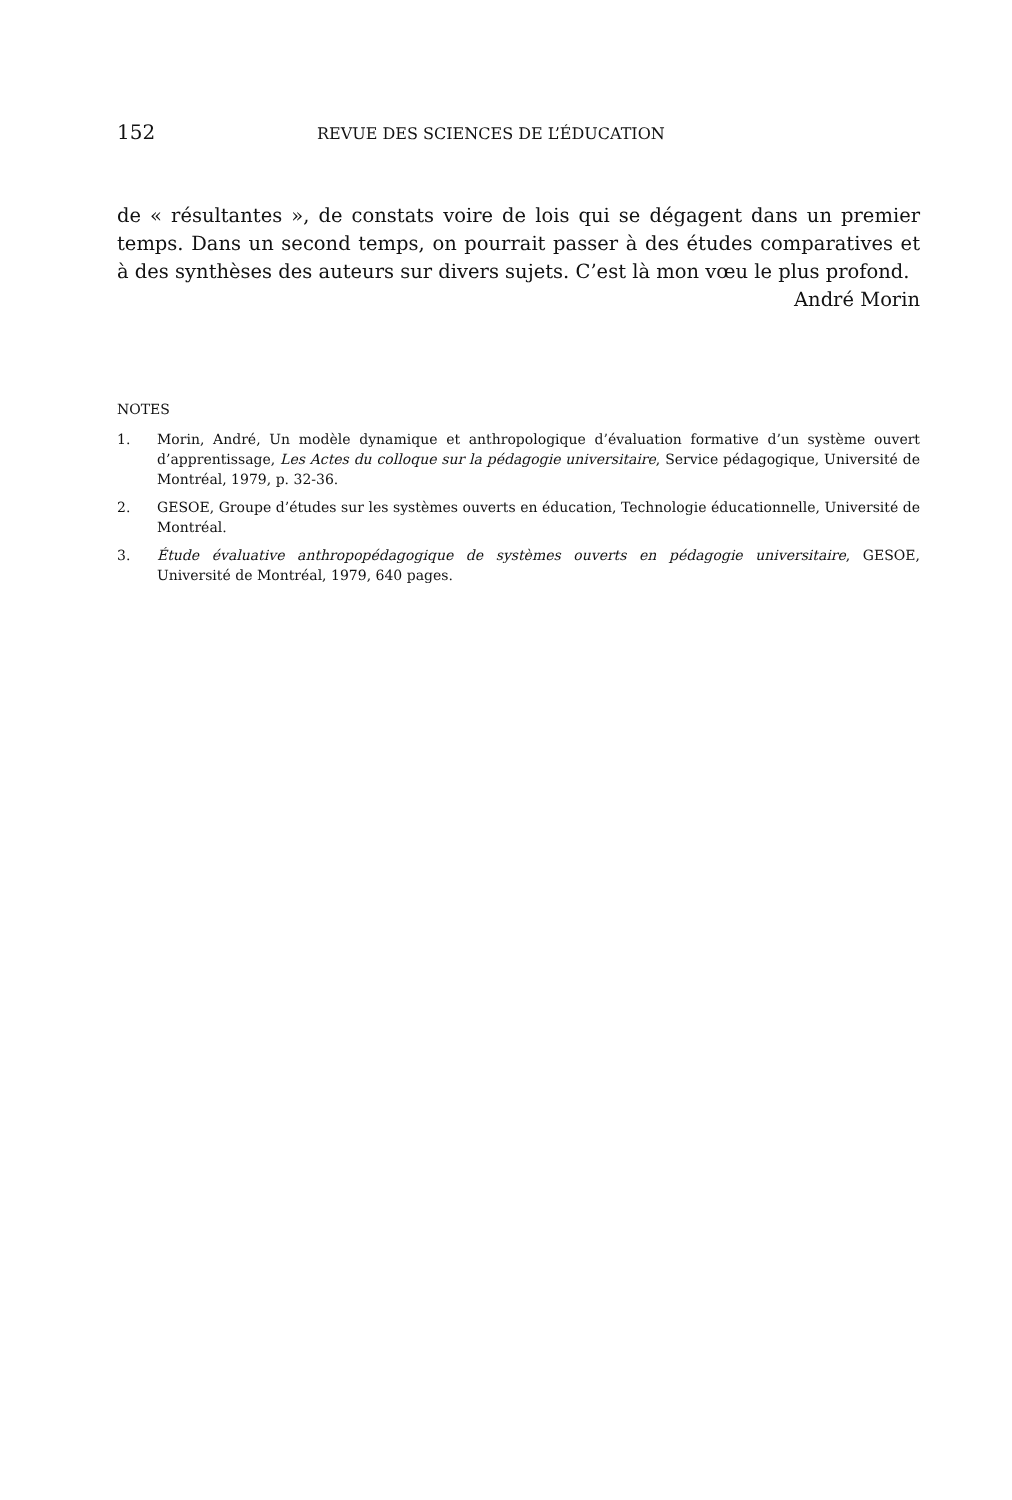152 REVUE DES SCIENCES DE L’ÉDUCATION
de « résultantes », de constats voire de lois qui se dégagent dans un premier temps. Dans un second temps, on pourrait passer à des études comparatives et à des synthèses des auteurs sur divers sujets. C’est là mon vœu le plus profond.
André Morin
NOTES
1. Morin, André, Un modèle dynamique et anthropologique d’évaluation formative d’un système ouvert d’apprentissage, Les Actes du colloque sur la pédagogie universitaire, Service pédagogique, Université de Montréal, 1979, p. 32-36.
2. GESOE, Groupe d’études sur les systèmes ouverts en éducation, Technologie éducationnelle, Université de Montréal.
3. Étude évaluative anthropopédagogique de systèmes ouverts en pédagogie universitaire, GESOE, Université de Montréal, 1979, 640 pages.